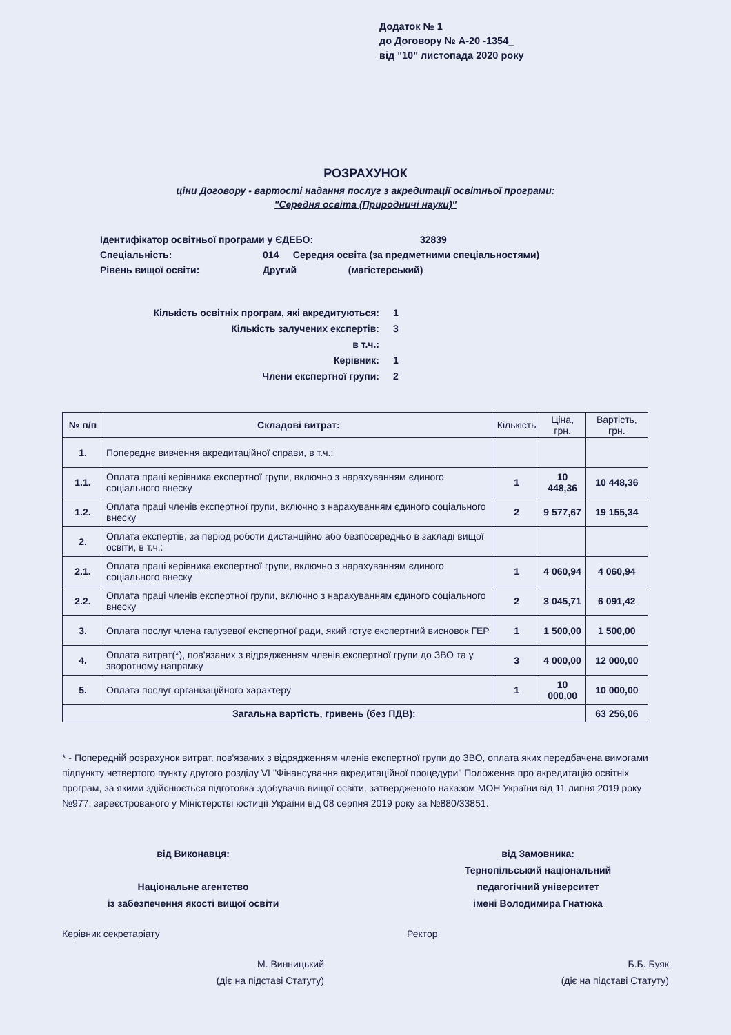Додаток № 1
до Договору № А-20 -1354_
від "10" листопада 2020 року
РОЗРАХУНОК
ціни Договору - вартості надання послуг з акредитації освітньої програми:
"Середня освіта (Природничі науки)"
Ідентифікатор освітньої програми у ЄДЕБО: 32839
Спеціальність: 014 Середня освіта (за предметними спеціальностями)
Рівень вищої освіти: Другий (магістерський)
Кількість освітніх програм, які акредитуються: 1
Кількість залучених експертів: 3
в т.ч.:
Керівник: 1
Члени експертної групи: 2
| № п/п | Складові витрат: | Кількість | Ціна, грн. | Вартість, грн. |
| --- | --- | --- | --- | --- |
| 1. | Попереднє вивчення акредитаційної справи, в т.ч.: | | | |
| 1.1. | Оплата праці керівника експертної групи, включно з нарахуванням єдиного соціального внеску | 1 | 10 448,36 | 10 448,36 |
| 1.2. | Оплата праці членів експертної групи, включно з нарахуванням єдиного соціального внеску | 2 | 9 577,67 | 19 155,34 |
| 2. | Оплата експертів, за період роботи дистанційно або безпосередньо в закладі вищої освіти, в т.ч.: | | | |
| 2.1. | Оплата праці керівника експертної групи, включно з нарахуванням єдиного соціального внеску | 1 | 4 060,94 | 4 060,94 |
| 2.2. | Оплата праці членів експертної групи, включно з нарахуванням єдиного соціального внеску | 2 | 3 045,71 | 6 091,42 |
| 3. | Оплата послуг члена галузевої експертної ради, який готує експертний висновок ГЕР | 1 | 1 500,00 | 1 500,00 |
| 4. | Оплата витрат(*), пов'язаних з відрядженням членів експертної групи до ЗВО та у зворотному напрямку | 3 | 4 000,00 | 12 000,00 |
| 5. | Оплата послуг організаційного характеру | 1 | 10 000,00 | 10 000,00 |
| Загальна вартість, гривень (без ПДВ): | | | | 63 256,06 |
* - Попередній розрахунок витрат, пов'язаних з відрядженням членів експертної групи до ЗВО, оплата яких передбачена вимогами підпункту четвертого пункту другого розділу VI "Фінансування акредитаційної процедури" Положення про акредитацію освітніх програм, за якими здійснюється підготовка здобувачів вищої освіти, затвердженого наказом МОН України від 11 липня 2019 року №977, зареєстрованого у Міністерстві юстиції України від 08 серпня 2019 року за №880/33851.
від Виконавця:
Національне агентство
із забезпечення якості вищої освіти
Керівник секретаріату
М. Винницький
(діє на підставі Статуту)
від Замовника:
Тернопільський національний
педагогічний університет
імені Володимира Гнатюка
Ректор
Б.Б. Буяк
(діє на підставі Статуту)